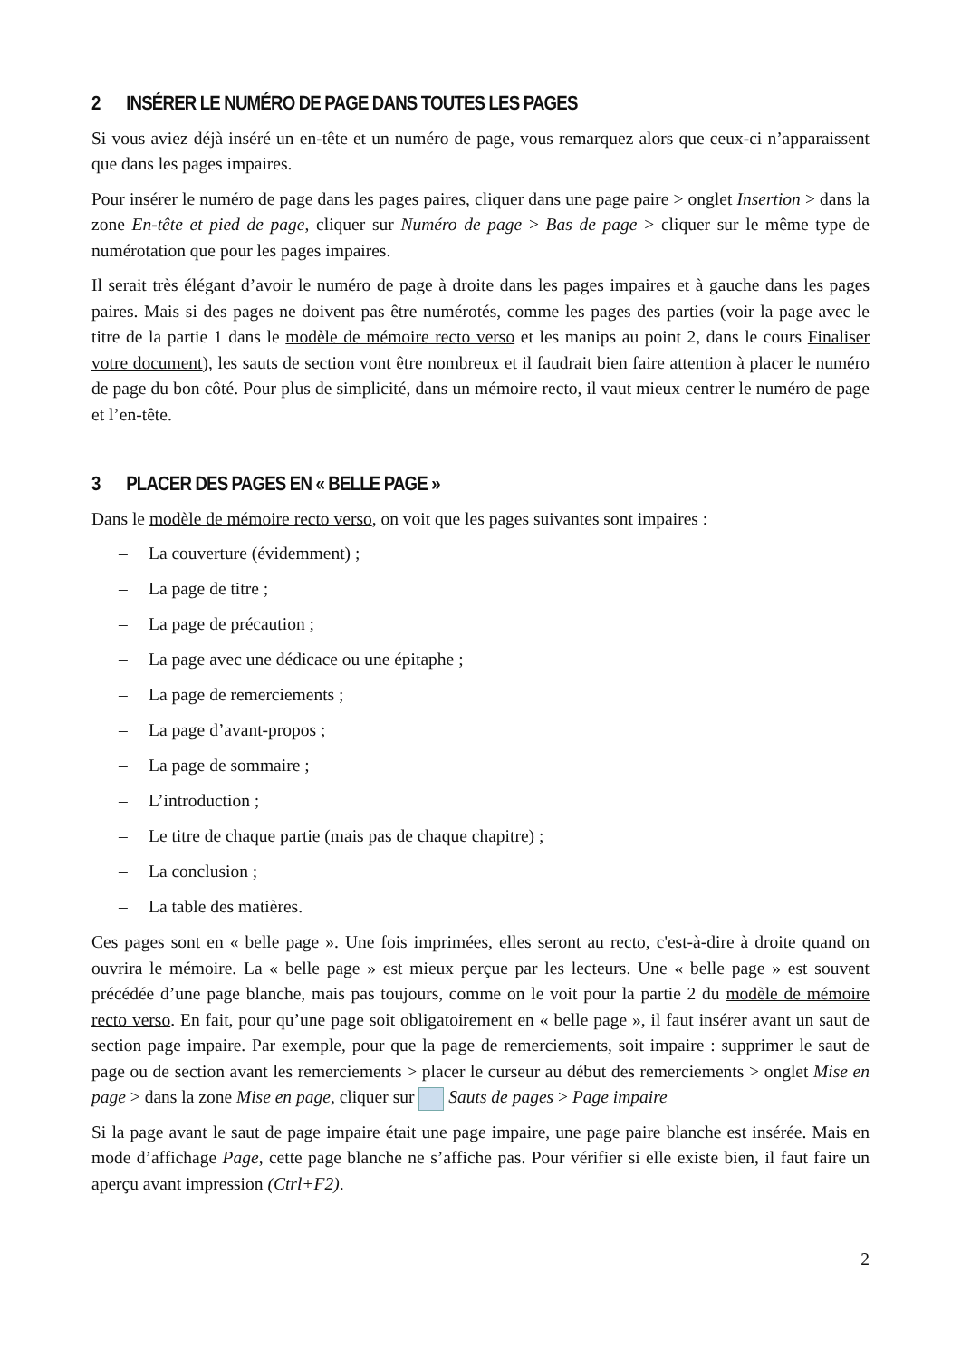2 INSÉRER LE NUMÉRO DE PAGE DANS TOUTES LES PAGES
Si vous aviez déjà inséré un en-tête et un numéro de page, vous remarquez alors que ceux-ci n’apparaissent que dans les pages impaires.
Pour insérer le numéro de page dans les pages paires, cliquer dans une page paire > onglet Insertion > dans la zone En-tête et pied de page, cliquer sur Numéro de page > Bas de page > cliquer sur le même type de numérotation que pour les pages impaires.
Il serait très élégant d’avoir le numéro de page à droite dans les pages impaires et à gauche dans les pages paires. Mais si des pages ne doivent pas être numérotés, comme les pages des parties (voir la page avec le titre de la partie 1 dans le modèle de mémoire recto verso et les manips au point 2, dans le cours Finaliser votre document), les sauts de section vont être nombreux et il faudrait bien faire attention à placer le numéro de page du bon côté. Pour plus de simplicité, dans un mémoire recto, il vaut mieux centrer le numéro de page et l’en-tête.
3 PLACER DES PAGES EN « BELLE PAGE »
Dans le modèle de mémoire recto verso, on voit que les pages suivantes sont impaires :
– La couverture (évidemment) ;
– La page de titre ;
– La page de précaution ;
– La page avec une dédicace ou une épitaphe ;
– La page de remerciements ;
– La page d’avant-propos ;
– La page de sommaire ;
– L’introduction ;
– Le titre de chaque partie (mais pas de chaque chapitre) ;
– La conclusion ;
– La table des matières.
Ces pages sont en « belle page ». Une fois imprimées, elles seront au recto, c'est-à-dire à droite quand on ouvrira le mémoire. La « belle page » est mieux perçue par les lecteurs. Une « belle page » est souvent précédée d’une page blanche, mais pas toujours, comme on le voit pour la partie 2 du modèle de mémoire recto verso. En fait, pour qu’une page soit obligatoirement en « belle page », il faut insérer avant un saut de section page impaire. Par exemple, pour que la page de remerciements, soit impaire : supprimer le saut de page ou de section avant les remerciements > placer le curseur au début des remerciements > onglet Mise en page > dans la zone Mise en page, cliquer sur Sauts de pages > Page impaire
Si la page avant le saut de page impaire était une page impaire, une page paire blanche est insérée. Mais en mode d’affichage Page, cette page blanche ne s’affiche pas. Pour vérifier si elle existe bien, il faut faire un aperçu avant impression (Ctrl+F2).
2